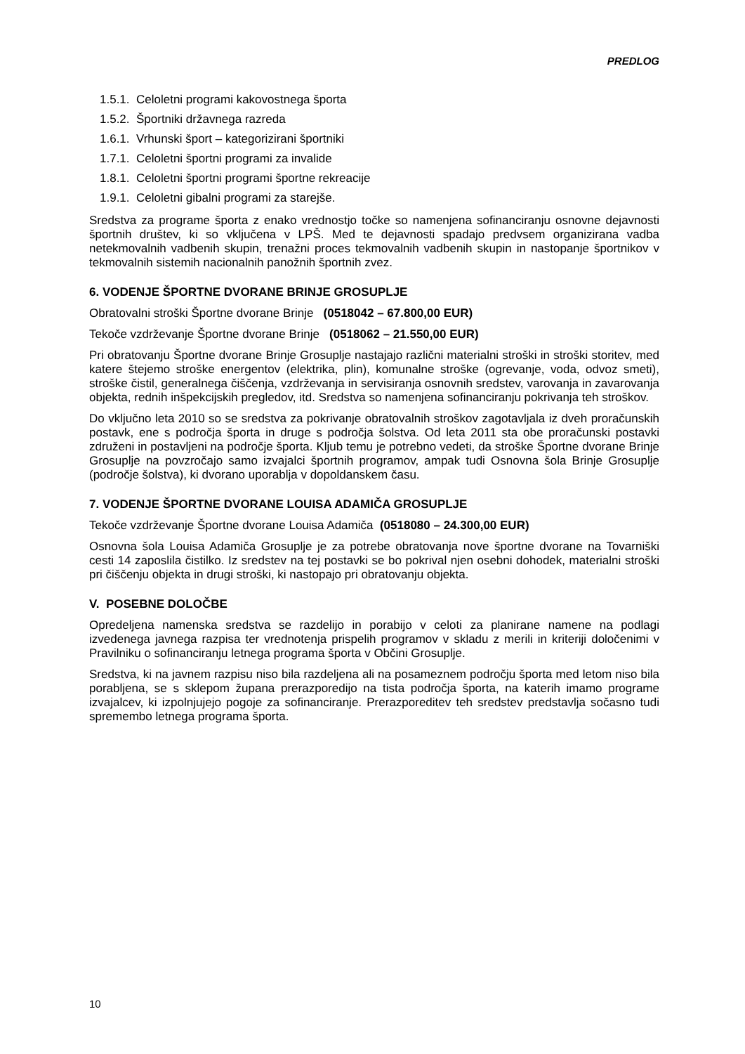PREDLOG
1.5.1. Celoletni programi kakovostnega športa
1.5.2. Športniki državnega razreda
1.6.1. Vrhunski šport – kategorizirani športniki
1.7.1. Celoletni športni programi za invalide
1.8.1. Celoletni športni programi športne rekreacije
1.9.1. Celoletni gibalni programi za starejše.
Sredstva za programe športa z enako vrednostjo točke so namenjena sofinanciranju osnovne dejavnosti športnih društev, ki so vključena v LPŠ. Med te dejavnosti spadajo predvsem organizirana vadba netekmovalnih vadbenih skupin, trenažni proces tekmovalnih vadbenih skupin in nastopanje športnikov v tekmovalnih sistemih nacionalnih panožnih športnih zvez.
6. VODENJE ŠPORTNE DVORANE BRINJE GROSUPLJE
Obratovalni stroški Športne dvorane Brinje (0518042 – 67.800,00 EUR)
Tekoče vzdrževanje Športne dvorane Brinje (0518062 – 21.550,00 EUR)
Pri obratovanju Športne dvorane Brinje Grosuplje nastajajo različni materialni stroški in stroški storitev, med katere štejemo stroške energentov (elektrika, plin), komunalne stroške (ogrevanje, voda, odvoz smeti), stroške čistil, generalnega čiščenja, vzdrževanja in servisiranja osnovnih sredstev, varovanja in zavarovanja objekta, rednih inšpekcijskih pregledov, itd. Sredstva so namenjena sofinanciranju pokrivanja teh stroškov.
Do vključno leta 2010 so se sredstva za pokrivanje obratovalnih stroškov zagotavljala iz dveh proračunskih postavk, ene s področja športa in druge s področja šolstva. Od leta 2011 sta obe proračunski postavki združeni in postavljeni na področje športa. Kljub temu je potrebno vedeti, da stroške Športne dvorane Brinje Grosuplje na povzročajo samo izvajalci športnih programov, ampak tudi Osnovna šola Brinje Grosuplje (področje šolstva), ki dvorano uporablja v dopoldanskem času.
7. VODENJE ŠPORTNE DVORANE LOUISA ADAMIČA GROSUPLJE
Tekoče vzdrževanje Športne dvorane Louisa Adamiča (0518080 – 24.300,00 EUR)
Osnovna šola Louisa Adamiča Grosuplje je za potrebe obratovanja nove športne dvorane na Tovarniški cesti 14 zaposlila čistilko. Iz sredstev na tej postavki se bo pokrival njen osebni dohodek, materialni stroški pri čiščenju objekta in drugi stroški, ki nastopajo pri obratovanju objekta.
V. POSEBNE DOLOČBE
Opredeljena namenska sredstva se razdelijo in porabijo v celoti za planirane namene na podlagi izvedenega javnega razpisa ter vrednotenja prispelih programov v skladu z merili in kriteriji določenimi v Pravilniku o sofinanciranju letnega programa športa v Občini Grosuplje.
Sredstva, ki na javnem razpisu niso bila razdeljena ali na posameznem področju športa med letom niso bila porabljena, se s sklepom župana prerazporedijo na tista področja športa, na katerih imamo programe izvajalcev, ki izpolnjujejo pogoje za sofinanciranje. Prerazporeditev teh sredstev predstavlja sočasno tudi spremembo letnega programa športa.
10